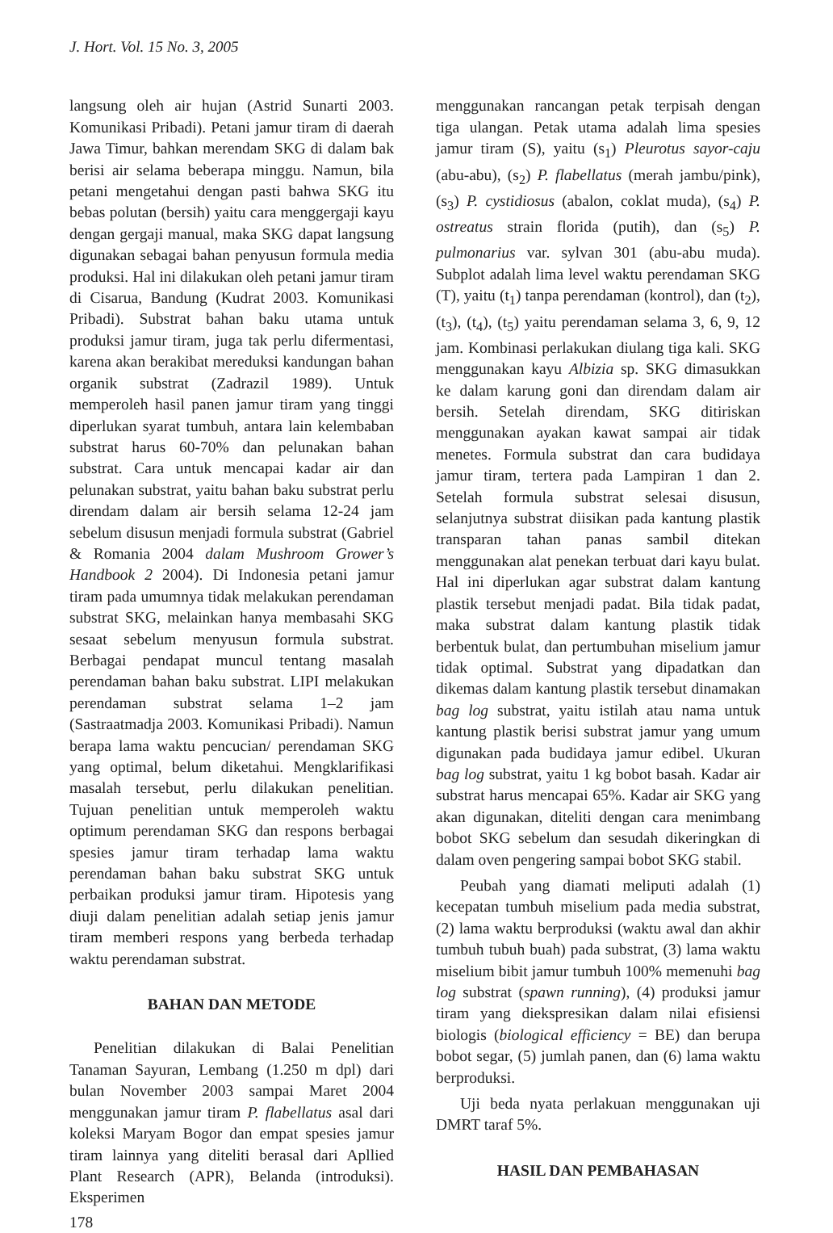J. Hort. Vol. 15 No. 3, 2005
langsung oleh air hujan (Astrid Sunarti 2003. Komunikasi Pribadi). Petani jamur tiram di daerah Jawa Timur, bahkan merendam SKG di dalam bak berisi air selama beberapa minggu. Namun, bila petani mengetahui dengan pasti bahwa SKG itu bebas polutan (bersih) yaitu cara menggergaji kayu dengan gergaji manual, maka SKG dapat langsung digunakan sebagai bahan penyusun formula media produksi. Hal ini dilakukan oleh petani jamur tiram di Cisarua, Bandung (Kudrat 2003. Komunikasi Pribadi). Substrat bahan baku utama untuk produksi jamur tiram, juga tak perlu difermentasi, karena akan berakibat mereduksi kandungan bahan organik substrat (Zadrazil 1989). Untuk memperoleh hasil panen jamur tiram yang tinggi diperlukan syarat tumbuh, antara lain kelembaban substrat harus 60-70% dan pelunakan bahan substrat. Cara untuk mencapai kadar air dan pelunakan substrat, yaitu bahan baku substrat perlu direndam dalam air bersih selama 12-24 jam sebelum disusun menjadi formula substrat (Gabriel & Romania 2004 dalam Mushroom Grower’s Handbook 2 2004). Di Indonesia petani jamur tiram pada umumnya tidak melakukan perendaman substrat SKG, melainkan hanya membasahi SKG sesaat sebelum menyusun formula substrat. Berbagai pendapat muncul tentang masalah perendaman bahan baku substrat. LIPI melakukan perendaman substrat selama 1–2 jam (Sastraatmadja 2003. Komunikasi Pribadi). Namun berapa lama waktu pencucian/ perendaman SKG yang optimal, belum diketahui. Mengklarifikasi masalah tersebut, perlu dilakukan penelitian. Tujuan penelitian untuk memperoleh waktu optimum perendaman SKG dan respons berbagai spesies jamur tiram terhadap lama waktu perendaman bahan baku substrat SKG untuk perbaikan produksi jamur tiram. Hipotesis yang diuji dalam penelitian adalah setiap jenis jamur tiram memberi respons yang berbeda terhadap waktu perendaman substrat.
BAHAN DAN METODE
Penelitian dilakukan di Balai Penelitian Tanaman Sayuran, Lembang (1.250 m dpl) dari bulan November 2003 sampai Maret 2004 menggunakan jamur tiram P. flabellatus asal dari koleksi Maryam Bogor dan empat spesies jamur tiram lainnya yang diteliti berasal dari Apllied Plant Research (APR), Belanda (introduksi). Eksperimen
178
menggunakan rancangan petak terpisah dengan tiga ulangan. Petak utama adalah lima spesies jamur tiram (S), yaitu (s<sub>1</sub>) Pleurotus sayor-caju (abu-abu), (s<sub>2</sub>) P. flabellatus (merah jambu/pink), (s<sub>3</sub>) P. cystidiosus (abalon, coklat muda), (s<sub>4</sub>) P. ostreatus strain florida (putih), dan (s<sub>5</sub>) P. pulmonarius var. sylvan 301 (abu-abu muda). Subplot adalah lima level waktu perendaman SKG (T), yaitu (t<sub>1</sub>) tanpa perendaman (kontrol), dan (t<sub>2</sub>), (t<sub>3</sub>), (t<sub>4</sub>), (t<sub>5</sub>) yaitu perendaman selama 3, 6, 9, 12 jam. Kombinasi perlakukan diulang tiga kali. SKG menggunakan kayu Albizia sp. SKG dimasukkan ke dalam karung goni dan direndam dalam air bersih. Setelah direndam, SKG ditiriskan menggunakan ayakan kawat sampai air tidak menetes. Formula substrat dan cara budidaya jamur tiram, tertera pada Lampiran 1 dan 2. Setelah formula substrat selesai disusun, selanjutnya substrat diisikan pada kantung plastik transparan tahan panas sambil ditekan menggunakan alat penekan terbuat dari kayu bulat. Hal ini diperlukan agar substrat dalam kantung plastik tersebut menjadi padat. Bila tidak padat, maka substrat dalam kantung plastik tidak berbentuk bulat, dan pertumbuhan miselium jamur tidak optimal. Substrat yang dipadatkan dan dikemas dalam kantung plastik tersebut dinamakan bag log substrat, yaitu istilah atau nama untuk kantung plastik berisi substrat jamur yang umum digunakan pada budidaya jamur edibel. Ukuran bag log substrat, yaitu 1 kg bobot basah. Kadar air substrat harus mencapai 65%. Kadar air SKG yang akan digunakan, diteliti dengan cara menimbang bobot SKG sebelum dan sesudah dikeringkan di dalam oven pengering sampai bobot SKG stabil.
Peubah yang diamati meliputi adalah (1) kecepatan tumbuh miselium pada media substrat, (2) lama waktu berproduksi (waktu awal dan akhir tumbuh tubuh buah) pada substrat, (3) lama waktu miselium bibit jamur tumbuh 100% memenuhi bag log substrat (spawn running), (4) produksi jamur tiram yang diekspresikan dalam nilai efisiensi biologis (biological efficiency = BE) dan berupa bobot segar, (5) jumlah panen, dan (6) lama waktu berproduksi.
Uji beda nyata perlakuan menggunakan uji DMRT taraf 5%.
HASIL DAN PEMBAHASAN